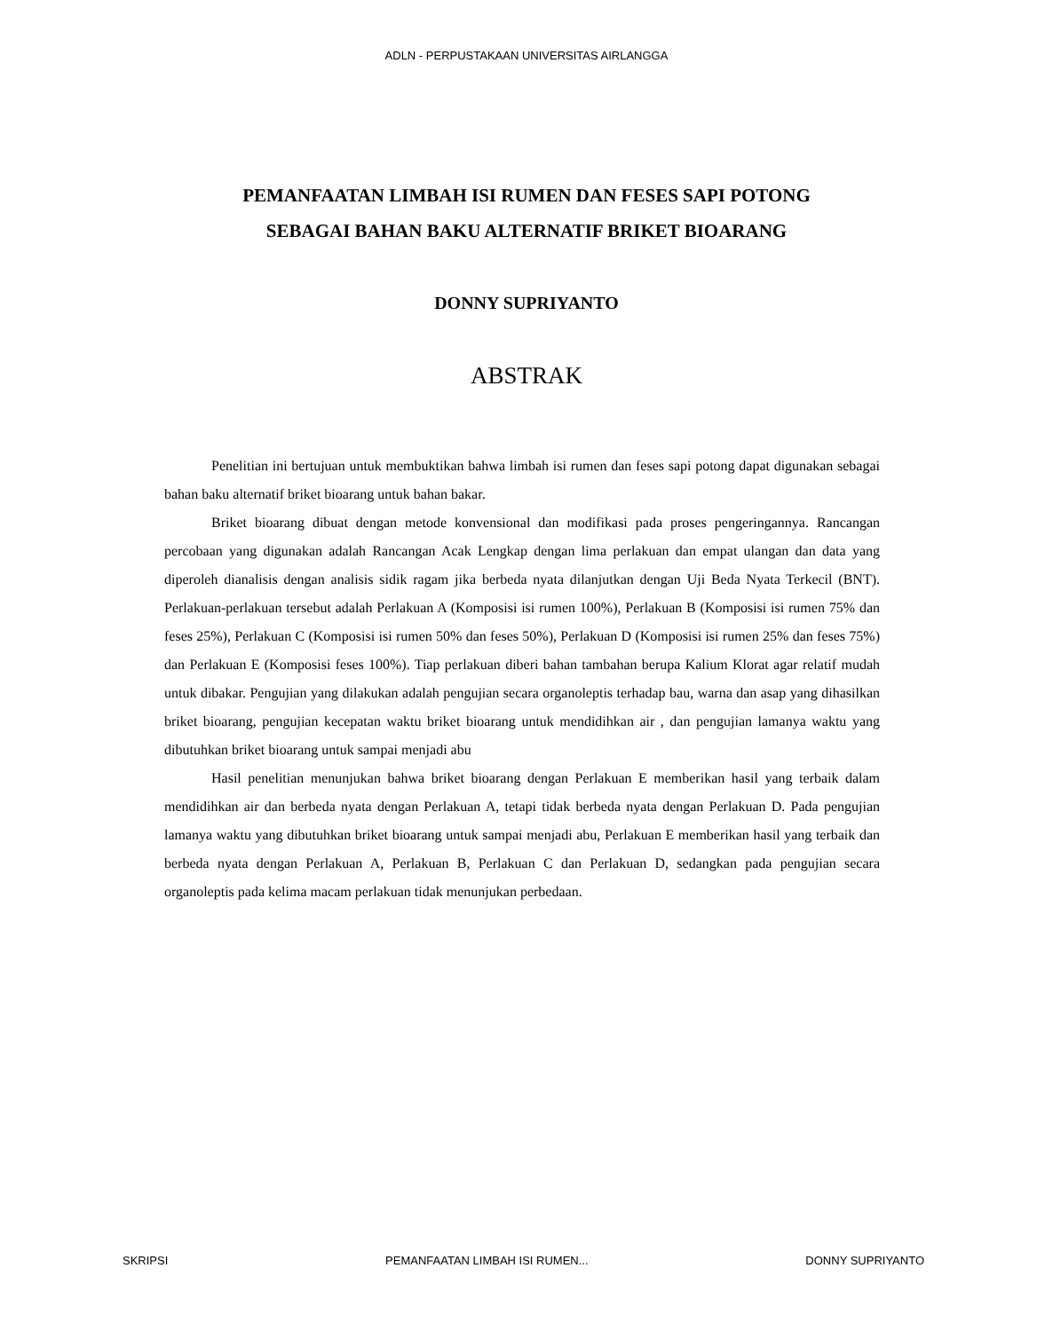ADLN - PERPUSTAKAAN UNIVERSITAS AIRLANGGA
PEMANFAATAN LIMBAH ISI RUMEN DAN FESES SAPI POTONG
SEBAGAI BAHAN BAKU ALTERNATIF BRIKET BIOARANG
DONNY SUPRIYANTO
ABSTRAK
Penelitian ini bertujuan untuk membuktikan bahwa limbah isi rumen dan feses sapi potong dapat digunakan sebagai bahan baku alternatif briket bioarang untuk bahan bakar.
Briket bioarang dibuat dengan metode konvensional dan modifikasi pada proses pengeringannya. Rancangan percobaan yang digunakan adalah Rancangan Acak Lengkap dengan lima perlakuan dan empat ulangan dan data yang diperoleh dianalisis dengan analisis sidik ragam jika berbeda nyata dilanjutkan dengan Uji Beda Nyata Terkecil (BNT). Perlakuan-perlakuan tersebut adalah Perlakuan A (Komposisi isi rumen 100%), Perlakuan B (Komposisi isi rumen 75% dan feses 25%), Perlakuan C (Komposisi isi rumen 50% dan feses 50%), Perlakuan D (Komposisi isi rumen 25% dan feses 75%) dan Perlakuan E (Komposisi feses 100%). Tiap perlakuan diberi bahan tambahan berupa Kalium Klorat agar relatif mudah untuk dibakar. Pengujian yang dilakukan adalah pengujian secara organoleptis terhadap bau, warna dan asap yang dihasilkan briket bioarang, pengujian kecepatan waktu briket bioarang untuk mendidihkan air , dan pengujian lamanya waktu yang dibutuhkan briket bioarang untuk sampai menjadi abu
Hasil penelitian menunjukan bahwa briket bioarang dengan Perlakuan E memberikan hasil yang terbaik dalam mendidihkan air dan berbeda nyata dengan Perlakuan A, tetapi tidak berbeda nyata dengan Perlakuan D. Pada pengujian lamanya waktu yang dibutuhkan briket bioarang untuk sampai menjadi abu, Perlakuan E memberikan hasil yang terbaik dan berbeda nyata dengan Perlakuan A, Perlakuan B, Perlakuan C dan Perlakuan D, sedangkan pada pengujian secara organoleptis pada kelima macam perlakuan tidak menunjukan perbedaan.
SKRIPSI PEMANFAATAN LIMBAH ISI RUMEN... DONNY SUPRIYANTO